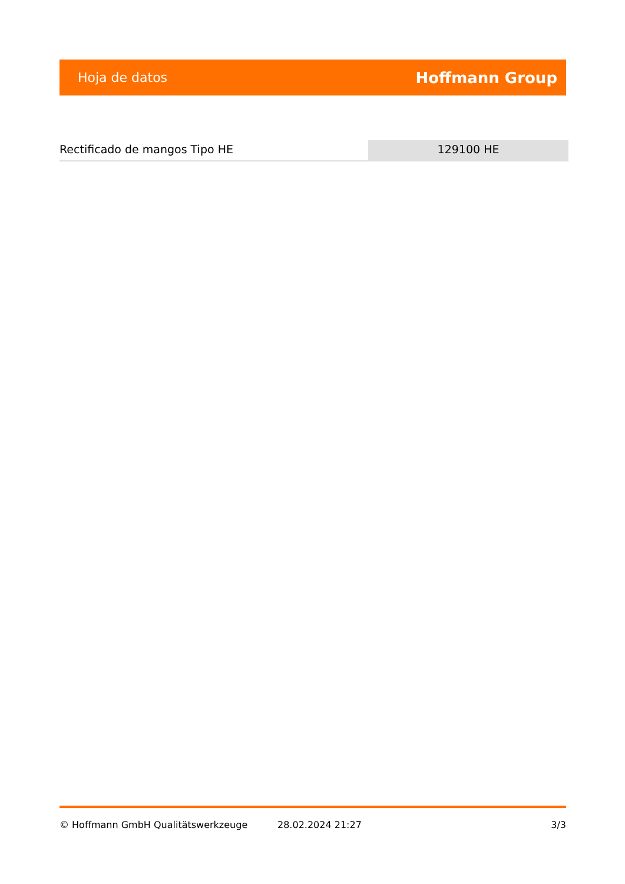Hoja de datos Hoffmann Group
Rectificado de mangos Tipo HE 129100 HE
© Hoffmann GmbH Qualitätswerkzeuge 28.02.2024 21:27 3/3